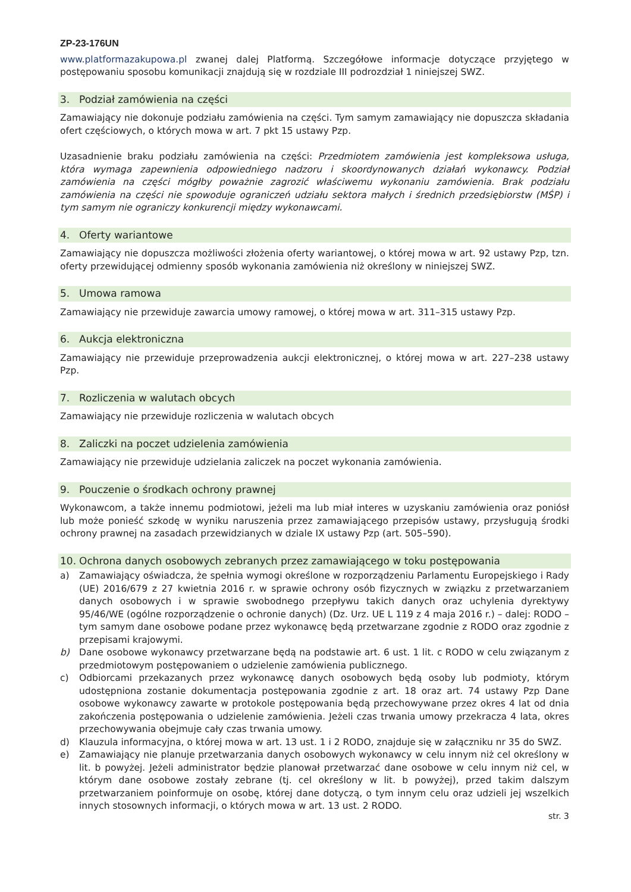ZP-23-176UN
www.platformazakupowa.pl zwanej dalej Platformą. Szczegółowe informacje dotyczące przyjętego w postępowaniu sposobu komunikacji znajdują się w rozdziale III podrozdział 1 niniejszej SWZ.
3. Podział zamówienia na części
Zamawiający nie dokonuje podziału zamówienia na części. Tym samym zamawiający nie dopuszcza składania ofert częściowych, o których mowa w art. 7 pkt 15 ustawy Pzp.
Uzasadnienie braku podziału zamówienia na części: Przedmiotem zamówienia jest kompleksowa usługa, która wymaga zapewnienia odpowiedniego nadzoru i skoordynowanych działań wykonawcy. Podział zamówienia na części mógłby poważnie zagrozić właściwemu wykonaniu zamówienia. Brak podziału zamówienia na części nie spowoduje ograniczeń udziału sektora małych i średnich przedsiębiorstw (MŚP) i tym samym nie ograniczy konkurencji między wykonawcami.
4. Oferty wariantowe
Zamawiający nie dopuszcza możliwości złożenia oferty wariantowej, o której mowa w art. 92 ustawy Pzp, tzn. oferty przewidującej odmienny sposób wykonania zamówienia niż określony w niniejszej SWZ.
5. Umowa ramowa
Zamawiający nie przewiduje zawarcia umowy ramowej, o której mowa w art. 311–315 ustawy Pzp.
6. Aukcja elektroniczna
Zamawiający nie przewiduje przeprowadzenia aukcji elektronicznej, o której mowa w art. 227–238 ustawy Pzp.
7. Rozliczenia w walutach obcych
Zamawiający nie przewiduje rozliczenia w walutach obcych
8. Zaliczki na poczet udzielenia zamówienia
Zamawiający nie przewiduje udzielania zaliczek na poczet wykonania zamówienia.
9. Pouczenie o środkach ochrony prawnej
Wykonawcom, a także innemu podmiotowi, jeżeli ma lub miał interes w uzyskaniu zamówienia oraz poniósł lub może ponieść szkodę w wyniku naruszenia przez zamawiającego przepisów ustawy, przysługują środki ochrony prawnej na zasadach przewidzianych w dziale IX ustawy Pzp (art. 505–590).
10. Ochrona danych osobowych zebranych przez zamawiającego w toku postępowania
a) Zamawiający oświadcza, że spełnia wymogi określone w rozporządzeniu Parlamentu Europejskiego i Rady (UE) 2016/679 z 27 kwietnia 2016 r. w sprawie ochrony osób fizycznych w związku z przetwarzaniem danych osobowych i w sprawie swobodnego przepływu takich danych oraz uchylenia dyrektywy 95/46/WE (ogólne rozporządzenie o ochronie danych) (Dz. Urz. UE L 119 z 4 maja 2016 r.) – dalej: RODO – tym samym dane osobowe podane przez wykonawcę będą przetwarzane zgodnie z RODO oraz zgodnie z przepisami krajowymi.
b) Dane osobowe wykonawcy przetwarzane będą na podstawie art. 6 ust. 1 lit. c RODO w celu związanym z przedmiotowym postępowaniem o udzielenie zamówienia publicznego.
c) Odbiorcami przekazanych przez wykonawcę danych osobowych będą osoby lub podmioty, którym udostępniona zostanie dokumentacja postępowania zgodnie z art. 18 oraz art. 74 ustawy Pzp Dane osobowe wykonawcy zawarte w protokole postępowania będą przechowywane przez okres 4 lat od dnia zakończenia postępowania o udzielenie zamówienia. Jeżeli czas trwania umowy przekracza 4 lata, okres przechowywania obejmuje cały czas trwania umowy.
d) Klauzula informacyjna, o której mowa w art. 13 ust. 1 i 2 RODO, znajduje się w załączniku nr 35 do SWZ.
e) Zamawiający nie planuje przetwarzania danych osobowych wykonawcy w celu innym niż cel określony w lit. b powyżej. Jeżeli administrator będzie planował przetwarzać dane osobowe w celu innym niż cel, w którym dane osobowe zostały zebrane (tj. cel określony w lit. b powyżej), przed takim dalszym przetwarzaniem poinformuje on osobę, której dane dotyczą, o tym innym celu oraz udzieli jej wszelkich innych stosownych informacji, o których mowa w art. 13 ust. 2 RODO.
str. 3